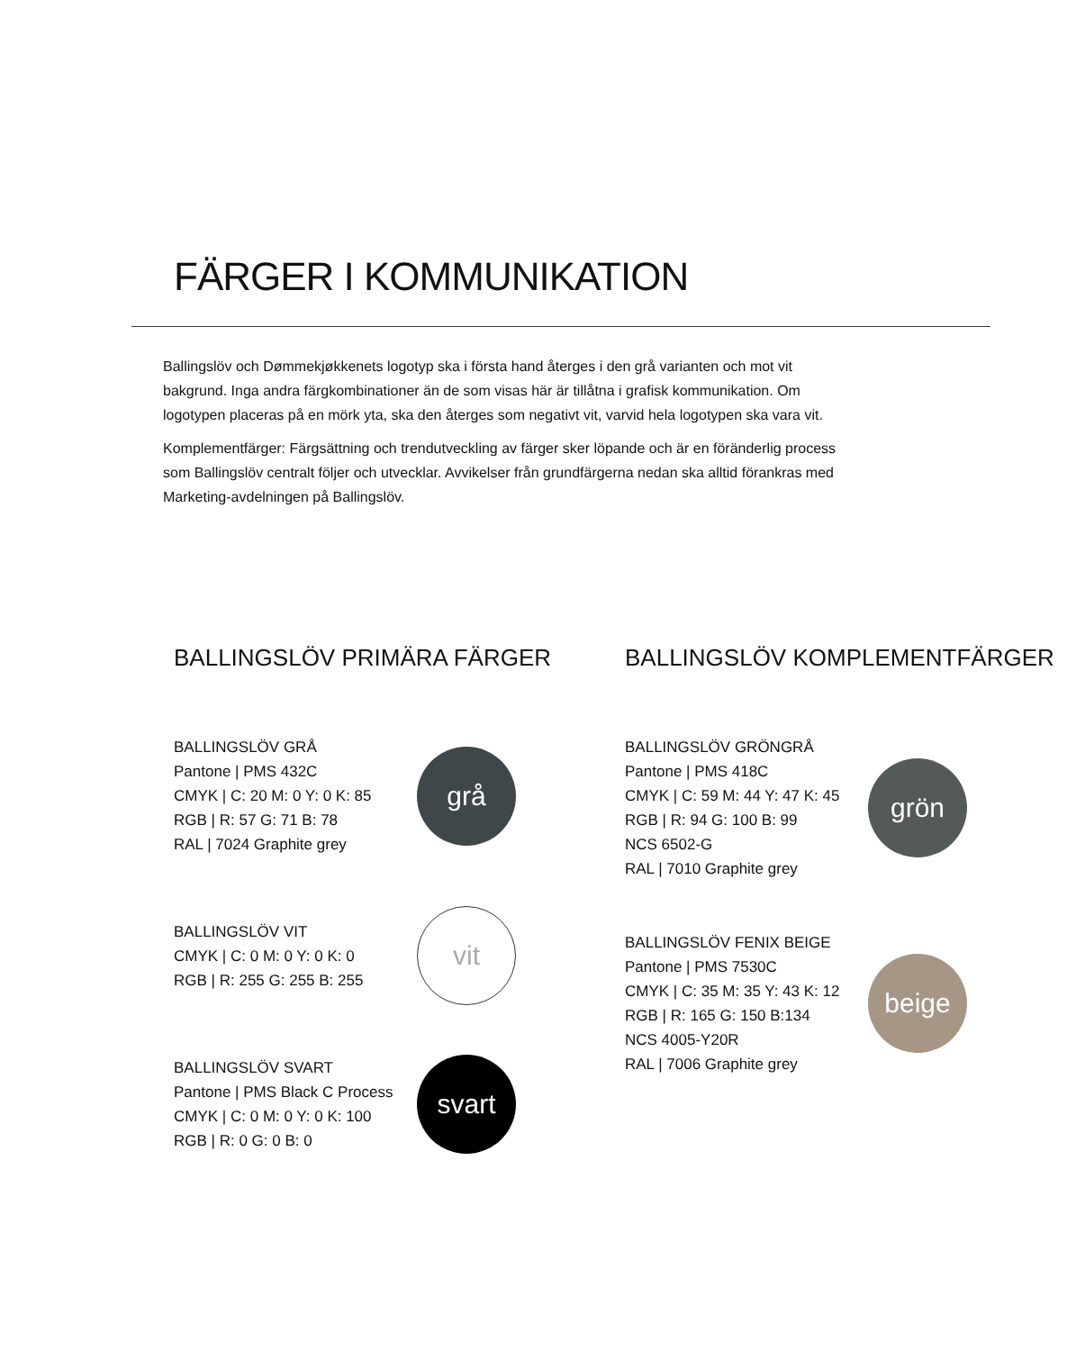FÄRGER I KOMMUNIKATION
Ballingslöv och Dømmekjøkkenets logotyp ska i första hand återges i den grå varianten och mot vit bakgrund. Inga andra färgkombinationer än de som visas här är tillåtna i grafisk kommunikation. Om logotypen placeras på en mörk yta, ska den återges som negativt vit, varvid hela logotypen ska vara vit.
Komplementfärger: Färgsättning och trendutveckling av färger sker löpande och är en föränderlig process som Ballingslöv centralt följer och utvecklar. Avvikelser från grundfärgerna nedan ska alltid förankras med Marketing-avdelningen på Ballingslöv.
BALLINGSLÖV PRIMÄRA FÄRGER
BALLINGSLÖV GRÅ
Pantone | PMS 432C
CMYK | C: 20 M: 0 Y: 0 K: 85
RGB | R: 57 G: 71 B: 78
RAL | 7024 Graphite grey
grå
BALLINGSLÖV VIT
CMYK | C: 0 M: 0 Y: 0 K: 0
RGB | R: 255 G: 255 B: 255
vit
BALLINGSLÖV SVART
Pantone | PMS Black C Process
CMYK | C: 0 M: 0 Y: 0 K: 100
RGB | R: 0 G: 0 B: 0
svart
BALLINGSLÖV KOMPLEMENTFÄRGER
BALLINGSLÖV GRÖNGRÅ
Pantone | PMS 418C
CMYK | C: 59 M: 44 Y: 47 K: 45
RGB | R: 94 G: 100 B: 99
NCS 6502-G
RAL | 7010 Graphite grey
grön
BALLINGSLÖV FENIX BEIGE
Pantone | PMS 7530C
CMYK | C: 35 M: 35 Y: 43 K: 12
RGB | R: 165 G: 150 B:134
NCS 4005-Y20R
RAL | 7006 Graphite grey
beige